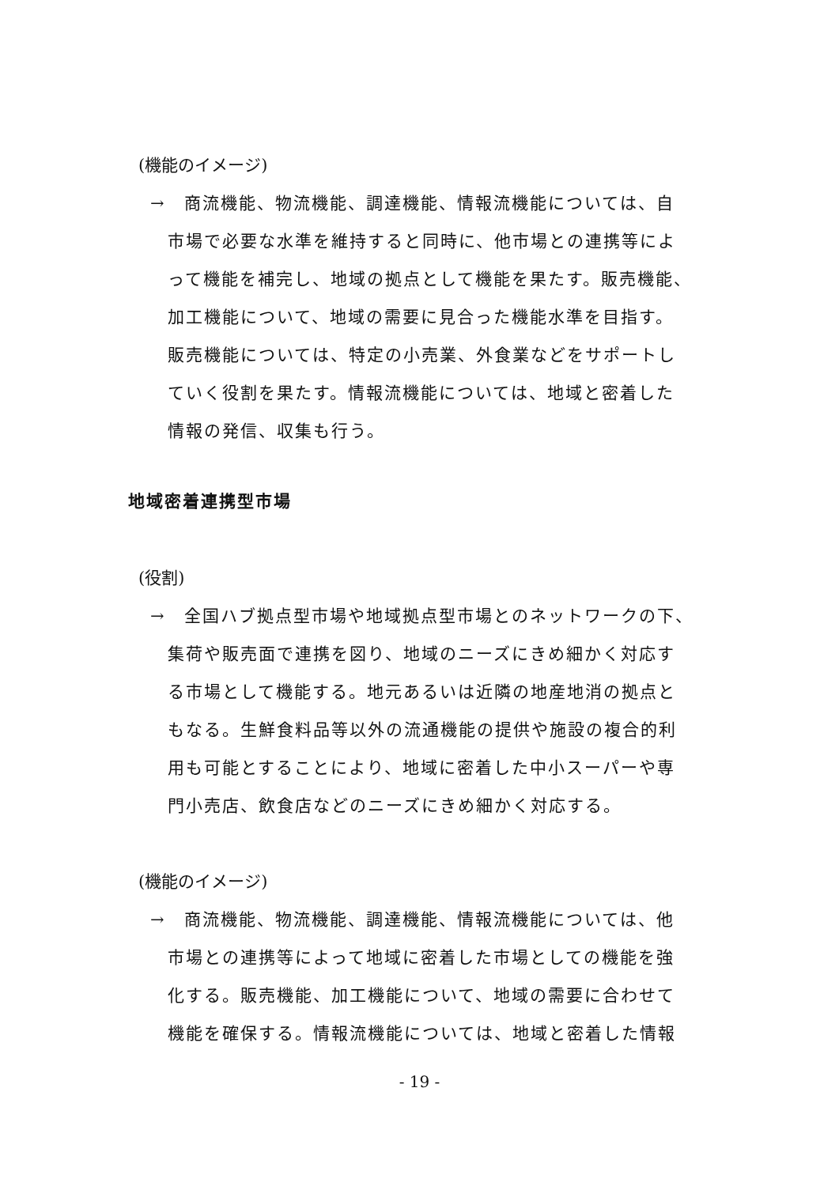(機能のイメージ)
→　商流機能、物流機能、調達機能、情報流機能については、自
市場で必要な水準を維持すると同時に、他市場との連携等によ
って機能を補完し、地域の拠点として機能を果たす。販売機能、
加工機能について、地域の需要に見合った機能水準を目指す。
販売機能については、特定の小売業、外食業などをサポートし
ていく役割を果たす。情報流機能については、地域と密着した
情報の発信、収集も行う。
地域密着連携型市場
(役割)
→　全国ハブ拠点型市場や地域拠点型市場とのネットワークの下、
集荷や販売面で連携を図り、地域のニーズにきめ細かく対応す
る市場として機能する。地元あるいは近隣の地産地消の拠点と
もなる。生鮮食料品等以外の流通機能の提供や施設の複合的利
用も可能とすることにより、地域に密着した中小スーパーや専
門小売店、飲食店などのニーズにきめ細かく対応する。
(機能のイメージ)
→　商流機能、物流機能、調達機能、情報流機能については、他
市場との連携等によって地域に密着した市場としての機能を強
化する。販売機能、加工機能について、地域の需要に合わせて
機能を確保する。情報流機能については、地域と密着した情報
- 19 -